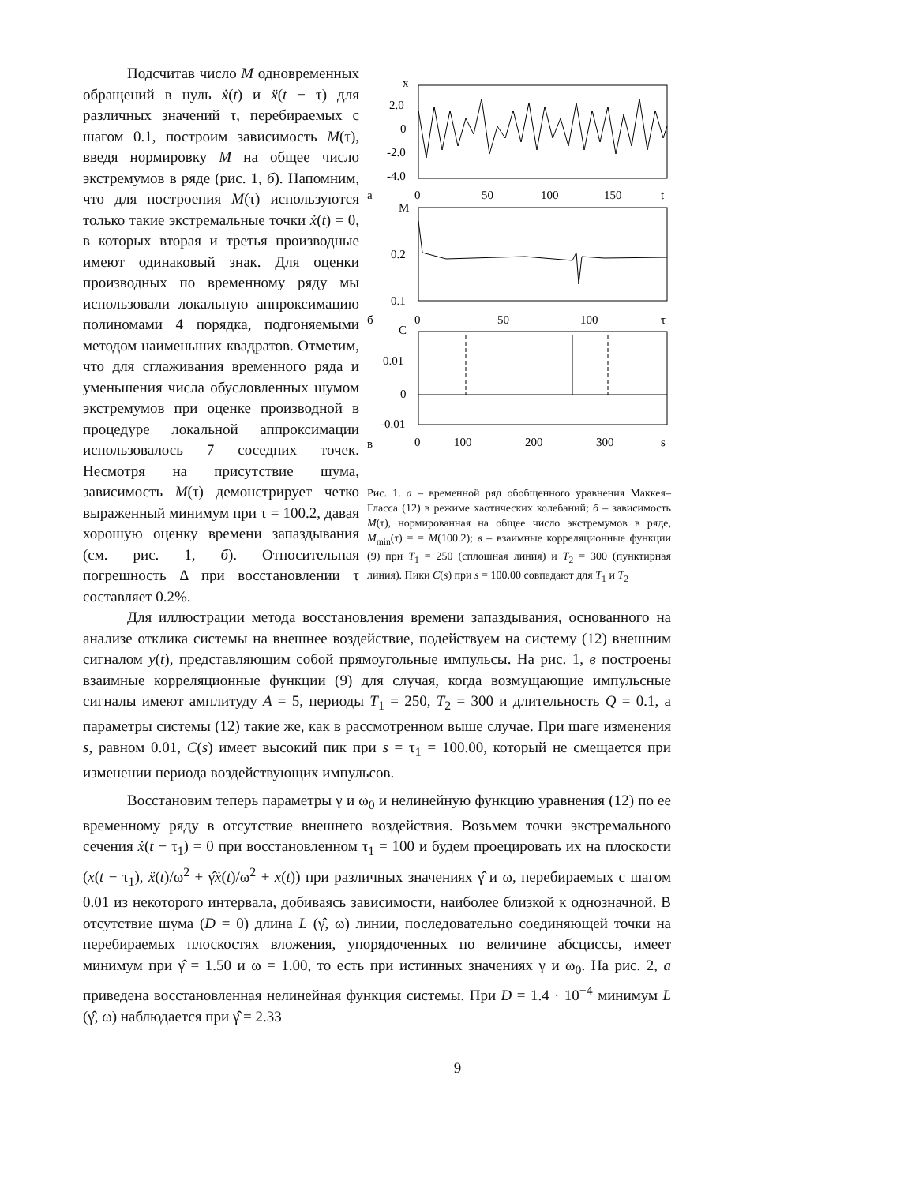Подсчитав число M одновременных обращений в нуль ẋ(t) и ẍ(t − τ) для различных значений τ, перебираемых с шагом 0.1, построим зависимость M(τ), введя нормировку M на общее число экстремумов в ряде (рис. 1, б). Напомним, что для построения M(τ) используются только такие экстремальные точки ẋ(t) = 0, в которых вторая и третья производные имеют одинаковый знак. Для оценки производных по временному ряду мы использовали локальную аппроксимацию полиномами 4 порядка, подгоняемыми методом наименьших квадратов. Отметим, что для сглаживания временного ряда и уменьшения числа обусловленных шумом экстремумов при оценке производной в процедуре локальной аппроксимации использовалось 7 соседних точек. Несмотря на присутствие шума, зависимость M(τ) демонстрирует четко выраженный минимум при τ = 100.2, давая хорошую оценку времени запаздывания (см. рис. 1, б). Относительная погрешность Δ при восстановлении τ составляет 0.2%.
x
2.0
0
-2.0
-4.0
а
0
50
100
150
t
M
0.2
0.1
б
0
50
100
τ
C
0.01
0
-0.01
в
0
100
200
300
s
Рис. 1. а – временной ряд обобщенного уравнения Маккея–Гласса (12) в режиме хаотических колебаний; б – зависимость M(τ), нормированная на общее число экстремумов в ряде, M<sub>min</sub>(τ) = = M(100.2); в – взаимные корреляционные функции (9) при T<sub>1</sub> = 250 (сплошная линия) и T<sub>2</sub> = 300 (пунктирная линия). Пики C(s) при s = 100.00 совпадают для T<sub>1</sub> и T<sub>2</sub>
Для иллюстрации метода восстановления времени запаздывания, основанного на анализе отклика системы на внешнее воздействие, подействуем на систему (12) внешним сигналом y(t), представляющим собой прямоугольные импульсы. На рис. 1, в построены взаимные корреляционные функции (9) для случая, когда возмущающие импульсные сигналы имеют амплитуду A = 5, периоды T<sub>1</sub> = 250, T<sub>2</sub> = 300 и длительность Q = 0.1, а параметры системы (12) такие же, как в рассмотренном выше случае. При шаге изменения s, равном 0.01, C(s) имеет высокий пик при s = τ<sub>1</sub> = 100.00, который не смещается при изменении периода воздействующих импульсов.
Восстановим теперь параметры γ и ω<sub>0</sub> и нелинейную функцию уравнения (12) по ее временному ряду в отсутствие внешнего воздействия. Возьмем точки экстремального сечения ẋ(t − τ<sub>1</sub>) = 0 при восстановленном τ<sub>1</sub> = 100 и будем проецировать их на плоскости (x(t − τ<sub>1</sub>), ẍ(t)/ω<sup>2</sup> + γ̂ẋ(t)/ω<sup>2</sup> + x(t)) при различных значениях γ̂ и ω, перебираемых с шагом 0.01 из некоторого интервала, добиваясь зависимости, наиболее близкой к однозначной. В отсутствие шума (D = 0) длина L (γ̂, ω) линии, последовательно соединяющей точки на перебираемых плоскостях вложения, упорядоченных по величине абсциссы, имеет минимум при γ̂ = 1.50 и ω = 1.00, то есть при истинных значениях γ и ω<sub>0</sub>. На рис. 2, а приведена восстановленная нелинейная функция системы. При D = 1.4 · 10<sup>−4</sup> минимум L (γ̂, ω) наблюдается при γ̂ = 2.33
9